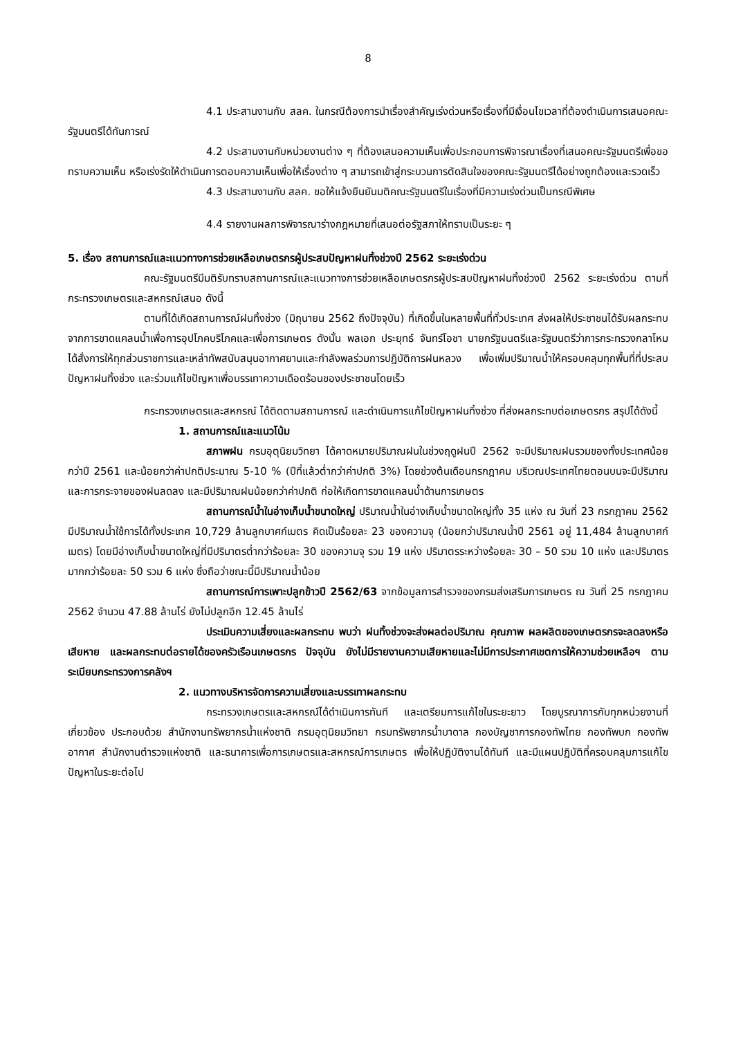8
4.1 ประสานงานกับ สลค. ในกรณีต้องการนำเรื่องสำคัญเร่งด่วนหรือเรื่องที่มีเงื่อนไขเวลาที่ต้องดำเนินการเสนอคณะรัฐมนตรีได้ทันการณ์
4.2 ประสานงานกับหน่วยงานต่าง ๆ ที่ต้องเสนอความเห็นเพื่อประกอบการพิจารณาเรื่องที่เสนอคณะรัฐมนตรีเพื่อขอทราบความเห็น หรือเร่งรัดให้ดำเนินการตอบความเห็นเพื่อให้เรื่องต่าง ๆ สามารถเข้าสู่กระบวนการตัดสินใจของคณะรัฐมนตรีได้อย่างถูกต้องและรวดเร็ว
4.3 ประสานงานกับ สลค. ขอให้แจ้งยืนยันมติคณะรัฐมนตรีในเรื่องที่มีความเร่งด่วนเป็นกรณีพิเศษ
4.4 รายงานผลการพิจารณาร่างกฎหมายที่เสนอต่อรัฐสภาให้ทราบเป็นระยะ ๆ
5. เรื่อง สถานการณ์และแนวทางการช่วยเหลือเกษตรกรผู้ประสบปัญหาฝนทิ้งช่วงปี 2562 ระยะเร่งด่วน
คณะรัฐมนตรีมีมติรับทราบสถานการณ์และแนวทางการช่วยเหลือเกษตรกรผู้ประสบปัญหาฝนทิ้งช่วงปี 2562 ระยะเร่งด่วน ตามที่กระทรวงเกษตรและสหกรณ์เสนอ ดังนี้
ตามที่ได้เกิดสถานการณ์ฝนทิ้งช่วง (มิถุนายน 2562 ถึงปัจจุบัน) ที่เกิดขึ้นในหลายพื้นที่ทั่วประเทศ ส่งผลให้ประชาชนได้รับผลกระทบจากการขาดแคลนน้ำเพื่อการอุปโภคบริโภคและเพื่อการเกษตร ดังนั้น พลเอก ประยุทธ์ จันทร์โอชา นายกรัฐมนตรีและรัฐมนตรีว่าการกระทรวงกลาโหม ได้สั่งการให้ทุกส่วนราชการและเหล่าทัพสนับสนุนอากาศยานและกำลังพลร่วมการปฏิบัติการฝนหลวง เพื่อเพิ่มปริมาณน้ำให้ครอบคลุมทุกพื้นที่ที่ประสบปัญหาฝนทิ้งช่วง และร่วมแก้ไขปัญหาเพื่อบรรเทาความเดือดร้อนของประชาชนโดยเร็ว
กระทรวงเกษตรและสหกรณ์ ได้ติดตามสถานการณ์ และดำเนินการแก้ไขปัญหาฝนทิ้งช่วง ที่ส่งผลกระทบต่อเกษตรกร สรุปได้ดังนี้
1. สถานการณ์และแนวโน้ม
สภาพฝน กรมอุตุนิยมวิทยา ได้คาดหมายปริมาณฝนในช่วงฤดูฝนปี 2562 จะมีปริมาณฝนรวมของทั้งประเทศน้อยกว่าปี 2561 และน้อยกว่าค่าปกติประมาณ 5-10 % (ปีที่แล้วต่ำกว่าค่าปกติ 3%) โดยช่วงต้นเดือนกรกฎาคม บริเวณประเทศไทยตอนบนจะมีปริมาณและการกระจายของฝนลดลง และมีปริมาณฝนน้อยกว่าค่าปกติ ก่อให้เกิดการขาดแคลนน้ำด้านการเกษตร
สถานการณ์น้ำในอ่างเก็บน้ำขนาดใหญ่ ปริมาณน้ำในอ่างเก็บน้ำขนาดใหญ่ทั้ง 35 แห่ง ณ วันที่ 23 กรกฎาคม 2562 มีปริมาณน้ำใช้การได้ทั้งประเทศ 10,729 ล้านลูกบาศก์เมตร คิดเป็นร้อยละ 23 ของความจุ (น้อยกว่าปริมาณน้ำปี 2561 อยู่ 11,484 ล้านลูกบาศก์เมตร) โดยมีอ่างเก็บน้ำขนาดใหญ่ที่มีปริมาตรต่ำกว่าร้อยละ 30 ของความจุ รวม 19 แห่ง ปริมาตรระหว่างร้อยละ 30 – 50 รวม 10 แห่ง และปริมาตรมากกว่าร้อยละ 50 รวม 6 แห่ง ซึ่งถือว่าขณะนี้มีปริมาณน้ำน้อย
สถานการณ์การเพาะปลูกข้าวปี 2562/63 จากข้อมูลการสำรวจของกรมส่งเสริมการเกษตร ณ วันที่ 25 กรกฎาคม 2562 จำนวน 47.88 ล้านไร่ ยังไม่ปลูกอีก 12.45 ล้านไร่
ประเมินความเสี่ยงและผลกระทบ พบว่า ฝนทิ้งช่วงจะส่งผลต่อปริมาณ คุณภาพ ผลผลิตของเกษตรกรจะลดลงหรือเสียหาย และผลกระทบต่อรายได้ของครัวเรือนเกษตรกร ปัจจุบัน ยังไม่มีรายงานความเสียหายและไม่มีการประกาศเขตการให้ความช่วยเหลือฯ ตามระเบียบกระทรวงการคลังฯ
2. แนวทางบริหารจัดการความเสี่ยงและบรรเทาผลกระทบ
กระทรวงเกษตรและสหกรณ์ได้ดำเนินการทันที และเตรียมการแก้ไขในระยะยาว โดยบูรณาการกับทุกหน่วยงานที่เกี่ยวข้อง ประกอบด้วย สำนักงานทรัพยากรน้ำแห่งชาติ กรมอุตุนิยมวิทยา กรมทรัพยากรน้ำบาดาล กองบัญชาการกองทัพไทย กองทัพบก กองทัพอากาศ สำนักงานตำรวจแห่งชาติ และธนาคารเพื่อการเกษตรและสหกรณ์การเกษตร เพื่อให้ปฏิบัติงานได้ทันที และมีแผนปฏิบัติที่ครอบคลุมการแก้ไขปัญหาในระยะต่อไป